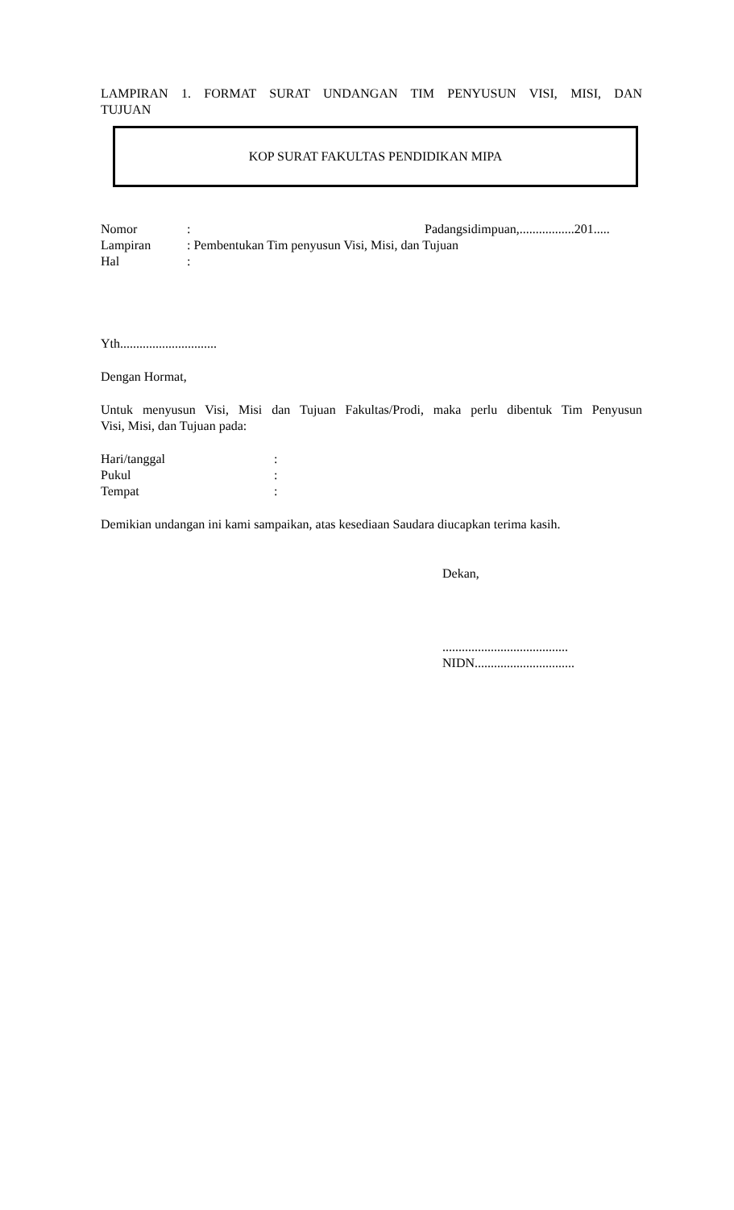LAMPIRAN 1. FORMAT SURAT UNDANGAN TIM PENYUSUN VISI, MISI, DAN
TUJUAN
KOP SURAT FAKULTAS PENDIDIKAN MIPA
Nomor: Padangsidimpuan,.................201.....
Lampiran: Pembentukan Tim penyusun Visi, Misi, dan Tujuan
Hal:
Yth..............................
Dengan Hormat,
Untuk menyusun Visi, Misi dan Tujuan Fakultas/Prodi, maka perlu dibentuk Tim Penyusun
Visi, Misi, dan Tujuan pada:
Hari/tanggal:
Pukul:
Tempat:
Demikian undangan ini kami sampaikan, atas kesediaan Saudara diucapkan terima kasih.
Dekan,
.......................................
NIDN...............................